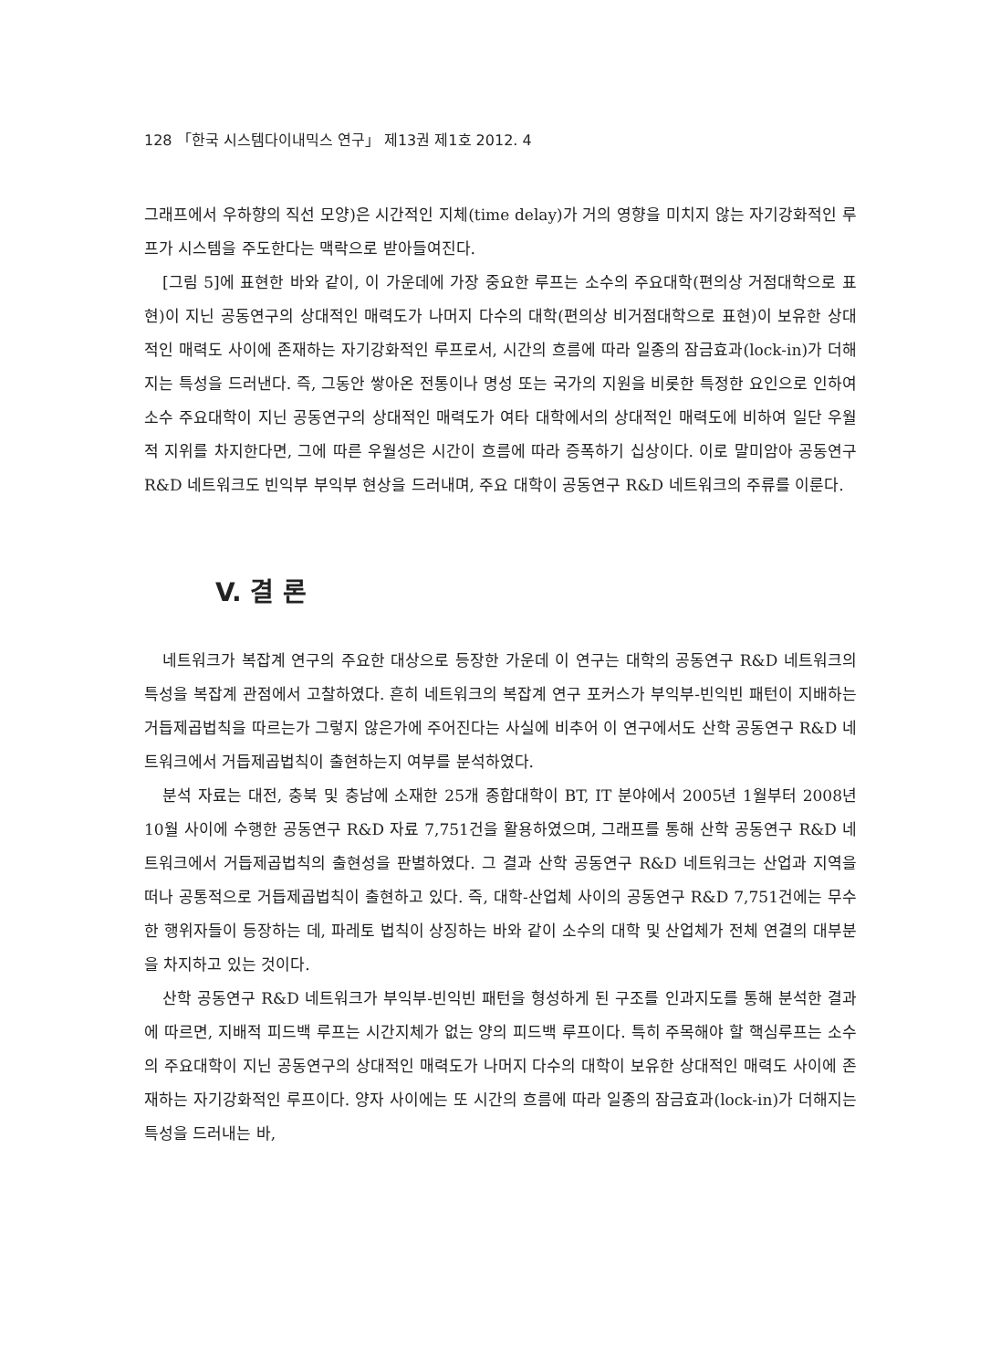128 「한국 시스템다이내믹스 연구」 제13권 제1호 2012. 4
그래프에서 우하향의 직선 모양)은 시간적인 지체(time delay)가 거의 영향을 미치지 않는 자기강화적인 루프가 시스템을 주도한다는 맥락으로 받아들여진다.
[그림 5]에 표현한 바와 같이, 이 가운데에 가장 중요한 루프는 소수의 주요대학(편의상 거점대학으로 표현)이 지닌 공동연구의 상대적인 매력도가 나머지 다수의 대학(편의상 비거점대학으로 표현)이 보유한 상대적인 매력도 사이에 존재하는 자기강화적인 루프로서, 시간의 흐름에 따라 일종의 잠금효과(lock-in)가 더해지는 특성을 드러낸다. 즉, 그동안 쌓아온 전통이나 명성 또는 국가의 지원을 비롯한 특정한 요인으로 인하여 소수 주요대학이 지닌 공동연구의 상대적인 매력도가 여타 대학에서의 상대적인 매력도에 비하여 일단 우월적 지위를 차지한다면, 그에 따른 우월성은 시간이 흐름에 따라 증폭하기 십상이다. 이로 말미암아 공동연구 R&D 네트워크도 빈익부 부익부 현상을 드러내며, 주요 대학이 공동연구 R&D 네트워크의 주류를 이룬다.
V. 결 론
네트워크가 복잡계 연구의 주요한 대상으로 등장한 가운데 이 연구는 대학의 공동연구 R&D 네트워크의 특성을 복잡계 관점에서 고찰하였다. 흔히 네트워크의 복잡계 연구 포커스가 부익부-빈익빈 패턴이 지배하는 거듭제곱법칙을 따르는가 그렇지 않은가에 주어진다는 사실에 비추어 이 연구에서도 산학 공동연구 R&D 네트워크에서 거듭제곱법칙이 출현하는지 여부를 분석하였다.
분석 자료는 대전, 충북 및 충남에 소재한 25개 종합대학이 BT, IT 분야에서 2005년 1월부터 2008년 10월 사이에 수행한 공동연구 R&D 자료 7,751건을 활용하였으며, 그래프를 통해 산학 공동연구 R&D 네트워크에서 거듭제곱법칙의 출현성을 판별하였다. 그 결과 산학 공동연구 R&D 네트워크는 산업과 지역을 떠나 공통적으로 거듭제곱법칙이 출현하고 있다. 즉, 대학-산업체 사이의 공동연구 R&D 7,751건에는 무수한 행위자들이 등장하는 데, 파레토 법칙이 상징하는 바와 같이 소수의 대학 및 산업체가 전체 연결의 대부분을 차지하고 있는 것이다.
산학 공동연구 R&D 네트워크가 부익부-빈익빈 패턴을 형성하게 된 구조를 인과지도를 통해 분석한 결과에 따르면, 지배적 피드백 루프는 시간지체가 없는 양의 피드백 루프이다. 특히 주목해야 할 핵심루프는 소수의 주요대학이 지닌 공동연구의 상대적인 매력도가 나머지 다수의 대학이 보유한 상대적인 매력도 사이에 존재하는 자기강화적인 루프이다. 양자 사이에는 또 시간의 흐름에 따라 일종의 잠금효과(lock-in)가 더해지는 특성을 드러내는 바,